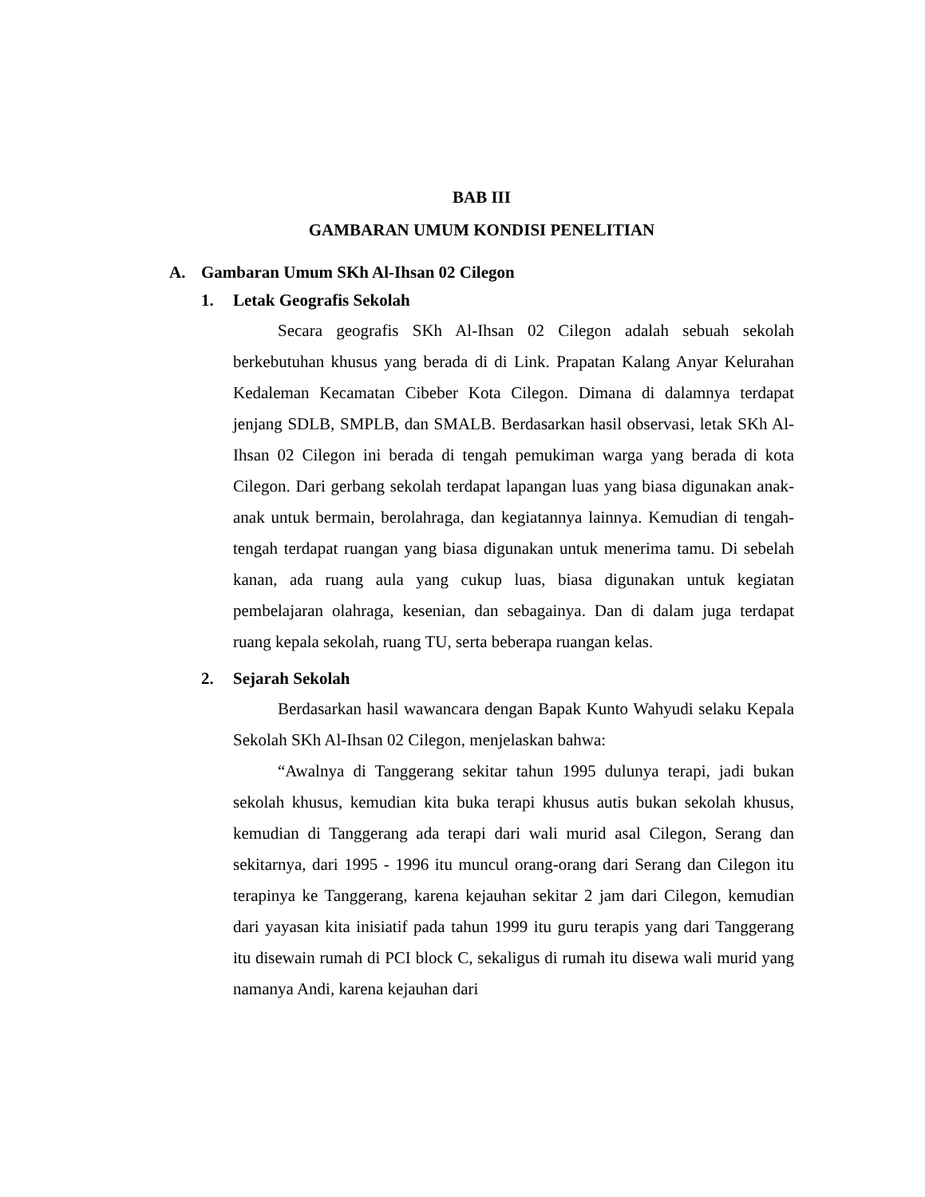BAB III
GAMBARAN UMUM KONDISI PENELITIAN
A. Gambaran Umum SKh Al-Ihsan 02 Cilegon
1. Letak Geografis Sekolah
Secara geografis SKh Al-Ihsan 02 Cilegon adalah sebuah sekolah berkebutuhan khusus yang berada di di Link. Prapatan Kalang Anyar Kelurahan Kedaleman Kecamatan Cibeber Kota Cilegon. Dimana di dalamnya terdapat jenjang SDLB, SMPLB, dan SMALB. Berdasarkan hasil observasi, letak SKh Al-Ihsan 02 Cilegon ini berada di tengah pemukiman warga yang berada di kota Cilegon. Dari gerbang sekolah terdapat lapangan luas yang biasa digunakan anak-anak untuk bermain, berolahraga, dan kegiatannya lainnya. Kemudian di tengah-tengah terdapat ruangan yang biasa digunakan untuk menerima tamu. Di sebelah kanan, ada ruang aula yang cukup luas, biasa digunakan untuk kegiatan pembelajaran olahraga, kesenian, dan sebagainya. Dan di dalam juga terdapat ruang kepala sekolah, ruang TU, serta beberapa ruangan kelas.
2. Sejarah Sekolah
Berdasarkan hasil wawancara dengan Bapak Kunto Wahyudi selaku Kepala Sekolah SKh Al-Ihsan 02 Cilegon, menjelaskan bahwa:
“Awalnya di Tanggerang sekitar tahun 1995 dulunya terapi, jadi bukan sekolah khusus, kemudian kita buka terapi khusus autis bukan sekolah khusus, kemudian di Tanggerang ada terapi dari wali murid asal Cilegon, Serang dan sekitarnya, dari 1995 - 1996 itu muncul orang-orang dari Serang dan Cilegon itu terapinya ke Tanggerang, karena kejauhan sekitar 2 jam dari Cilegon, kemudian dari yayasan kita inisiatif pada tahun 1999 itu guru terapis yang dari Tanggerang itu disewain rumah di PCI block C, sekaligus di rumah itu disewa wali murid yang namanya Andi, karena kejauhan dari